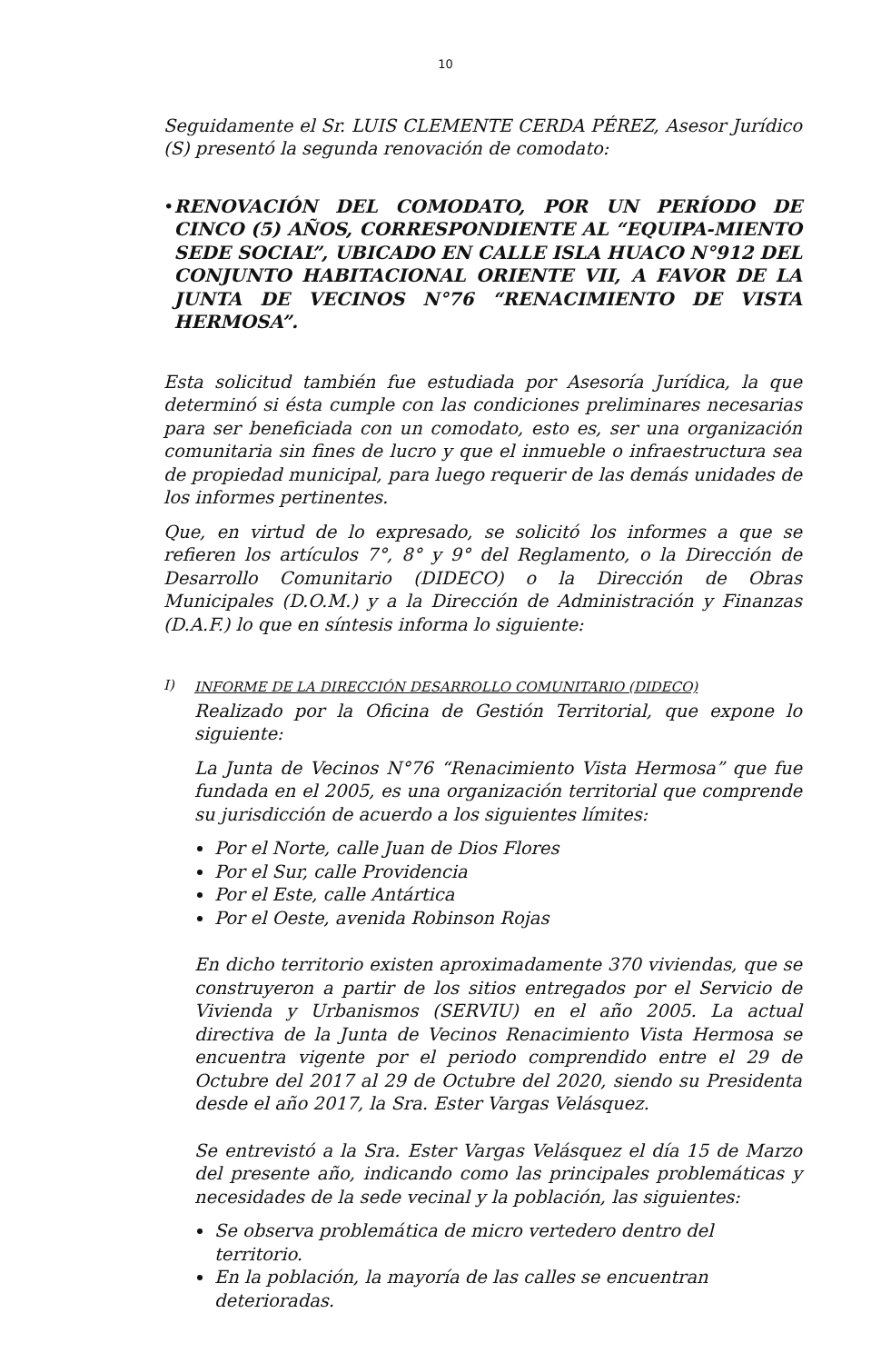10
Seguidamente el Sr. LUIS CLEMENTE CERDA PÉREZ, Asesor Jurídico (S) presentó la segunda renovación de comodato:
• RENOVACIÓN DEL COMODATO, POR UN PERÍODO DE CINCO (5) AÑOS, CORRESPONDIENTE AL “EQUIPA-MIENTO SEDE SOCIAL”, UBICADO EN CALLE ISLA HUACO N°912 DEL CONJUNTO HABITACIONAL ORIENTE VII, A FAVOR DE LA JUNTA DE VECINOS N°76 “RENACIMIENTO DE VISTA HERMOSA”.
Esta solicitud también fue estudiada por Asesoría Jurídica, la que determinó si ésta cumple con las condiciones preliminares necesarias para ser beneficiada con un comodato, esto es, ser una organización comunitaria sin fines de lucro y que el inmueble o infraestructura sea de propiedad municipal, para luego requerir de las demás unidades de los informes pertinentes.
Que, en virtud de lo expresado, se solicitó los informes a que se refieren los artículos 7°, 8° y 9° del Reglamento, o la Dirección de Desarrollo Comunitario (DIDECO) o la Dirección de Obras Municipales (D.O.M.) y a la Dirección de Administración y Finanzas (D.A.F.) lo que en síntesis informa lo siguiente:
I) INFORME DE LA DIRECCIÓN DESARROLLO COMUNITARIO (DIDECO)
Realizado por la Oficina de Gestión Territorial, que expone lo siguiente:
La Junta de Vecinos N°76 “Renacimiento Vista Hermosa” que fue fundada en el 2005, es una organización territorial que comprende su jurisdicción de acuerdo a los siguientes límites:
Por el Norte, calle Juan de Dios Flores
Por el Sur, calle Providencia
Por el Este, calle Antártica
Por el Oeste, avenida Robinson Rojas
En dicho territorio existen aproximadamente 370 viviendas, que se construyeron a partir de los sitios entregados por el Servicio de Vivienda y Urbanismos (SERVIU) en el año 2005. La actual directiva de la Junta de Vecinos Renacimiento Vista Hermosa se encuentra vigente por el periodo comprendido entre el 29 de Octubre del 2017 al 29 de Octubre del 2020, siendo su Presidenta desde el año 2017, la Sra. Ester Vargas Velásquez.
Se entrevistó a la Sra. Ester Vargas Velásquez el día 15 de Marzo del presente año, indicando como las principales problemáticas y necesidades de la sede vecinal y la población, las siguientes:
Se observa problemática de micro vertedero dentro del territorio.
En la población, la mayoría de las calles se encuentran deterioradas.